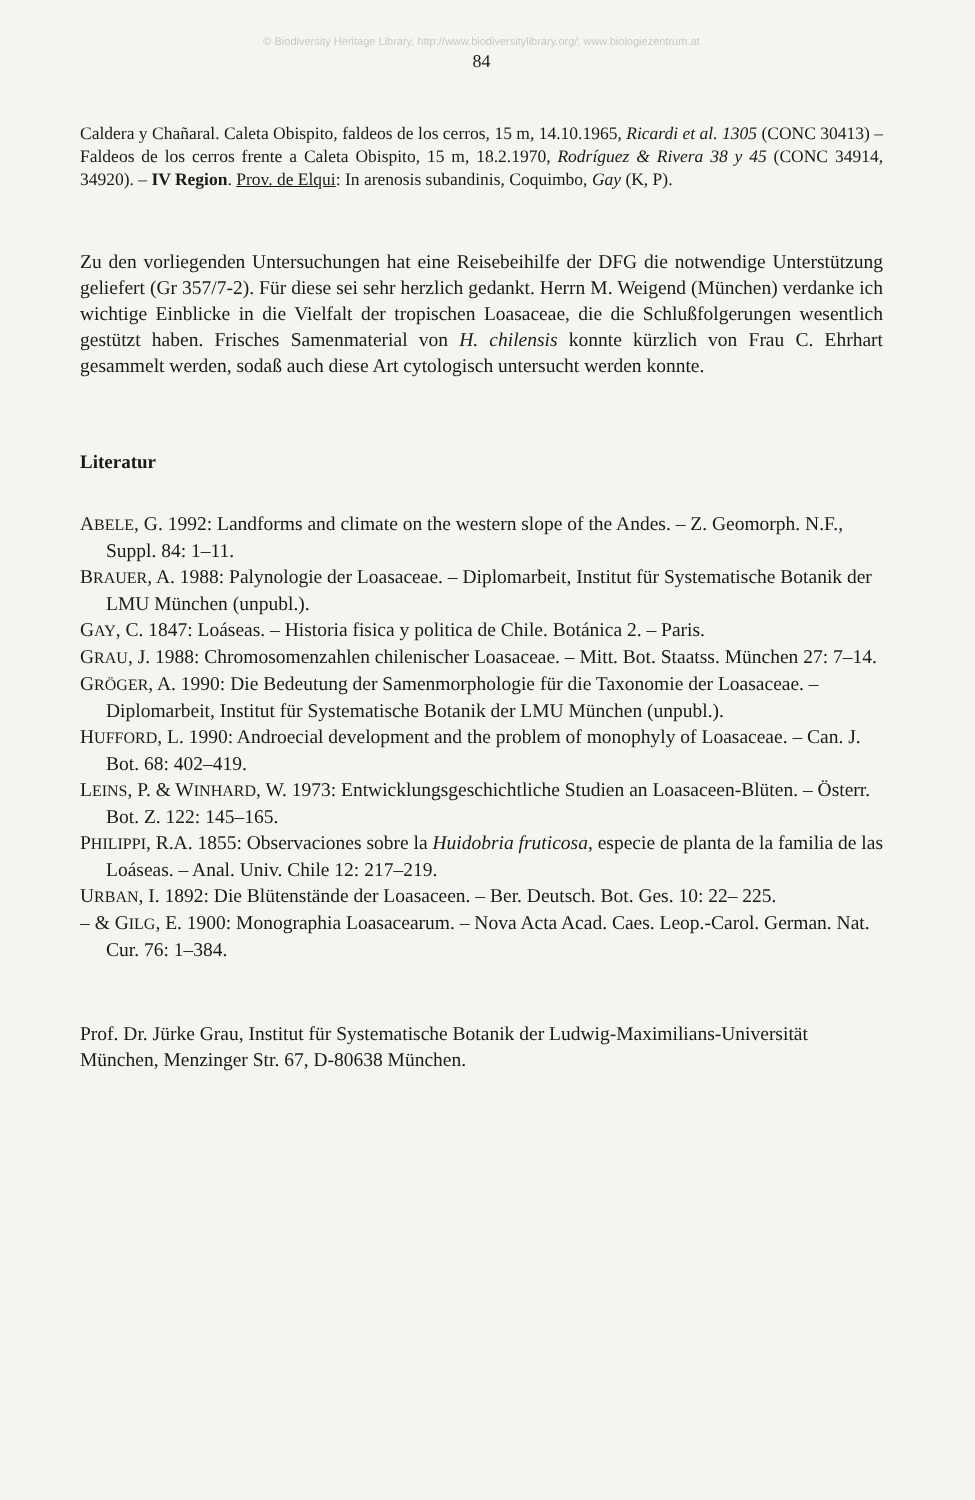© Biodiversity Heritage Library, http://www.biodiversitylibrary.org/; www.biologiezentrum.at
84
Caldera y Chañaral. Caleta Obispito, faldeos de los cerros, 15 m, 14.10.1965, Ricardi et al. 1305 (CONC 30413) – Faldeos de los cerros frente a Caleta Obispito, 15 m, 18.2.1970, Rodríguez & Rivera 38 y 45 (CONC 34914, 34920). – IV Region. Prov. de Elqui: In arenosis subandinis, Coquimbo, Gay (K, P).
Zu den vorliegenden Untersuchungen hat eine Reisebeihilfe der DFG die notwendige Unterstützung geliefert (Gr 357/7-2). Für diese sei sehr herzlich gedankt. Herrn M. Weigend (München) verdanke ich wichtige Einblicke in die Vielfalt der tropischen Loasaceae, die die Schlußfolgerungen wesentlich gestützt haben. Frisches Samenmaterial von H. chilensis konnte kürzlich von Frau C. Ehrhart gesammelt werden, sodaß auch diese Art cytologisch untersucht werden konnte.
Literatur
ABELE, G. 1992: Landforms and climate on the western slope of the Andes. – Z. Geomorph. N.F., Suppl. 84: 1–11.
BRAUER, A. 1988: Palynologie der Loasaceae. – Diplomarbeit, Institut für Systematische Botanik der LMU München (unpubl.).
GAY, C. 1847: Loáseas. – Historia fisica y politica de Chile. Botánica 2. – Paris.
GRAU, J. 1988: Chromosomenzahlen chilenischer Loasaceae. – Mitt. Bot. Staatss. München 27: 7–14.
GRÖGER, A. 1990: Die Bedeutung der Samenmorphologie für die Taxonomie der Loasaceae. – Diplomarbeit, Institut für Systematische Botanik der LMU München (unpubl.).
HUFFORD, L. 1990: Androecial development and the problem of monophyly of Loasaceae. – Can. J. Bot. 68: 402–419.
LEINS, P. & WINHARD, W. 1973: Entwicklungsgeschichtliche Studien an Loasaceen-Blüten. – Österr. Bot. Z. 122: 145–165.
PHILIPPI, R.A. 1855: Observaciones sobre la Huidobria fruticosa, especie de planta de la familia de las Loáseas. – Anal. Univ. Chile 12: 217–219.
URBAN, I. 1892: Die Blütenstände der Loasaceen. – Ber. Deutsch. Bot. Ges. 10: 22– 225.
– & GILG, E. 1900: Monographia Loasacearum. – Nova Acta Acad. Caes. Leop.-Carol. German. Nat. Cur. 76: 1–384.
Prof. Dr. Jürke Grau, Institut für Systematische Botanik der Ludwig-Maximilians-Universität München, Menzinger Str. 67, D-80638 München.